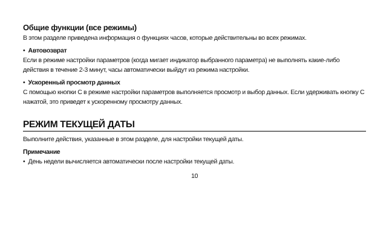Общие функции (все режимы)
В этом разделе приведена информация о функциях часов, которые действительны во всех режимах.
• Автовозврат
Если в режиме настройки параметров (когда мигает индикатор выбранного параметра) не выполнять какие-либо действия в течение 2-3 минут, часы автоматически выйдут из режима настройки.
• Ускоренный просмотр данных
С помощью кнопки C в режиме настройки параметров выполняется просмотр и выбор данных. Если удерживать кнопку C нажатой, это приведет к ускоренному просмотру данных.
РЕЖИМ ТЕКУЩЕЙ ДАТЫ
Выполните действия, указанные в этом разделе, для настройки текущей даты.
Примечание
• День недели вычисляется автоматически после настройки текущей даты.
10